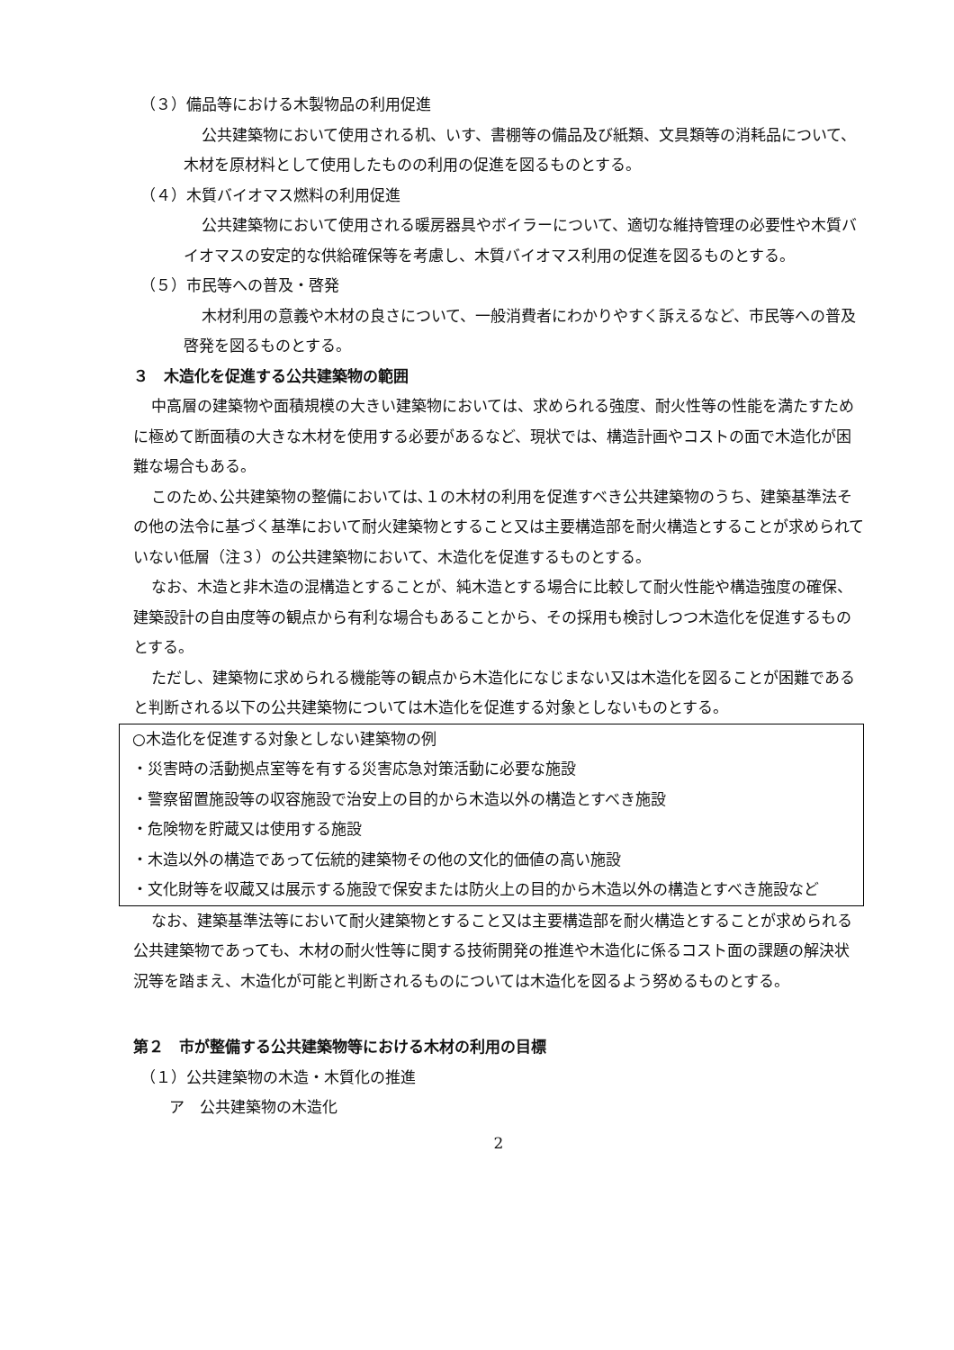（３）備品等における木製物品の利用促進
公共建築物において使用される机、いす、書棚等の備品及び紙類、文具類等の消耗品について、木材を原材料として使用したものの利用の促進を図るものとする。
（４）木質バイオマス燃料の利用促進
公共建築物において使用される暖房器具やボイラーについて、適切な維持管理の必要性や木質バイオマスの安定的な供給確保等を考慮し、木質バイオマス利用の促進を図るものとする。
（５）市民等への普及・啓発
木材利用の意義や木材の良さについて、一般消費者にわかりやすく訴えるなど、市民等への普及啓発を図るものとする。
３　木造化を促進する公共建築物の範囲
中高層の建築物や面積規模の大きい建築物においては、求められる強度、耐火性等の性能を満たすために極めて断面積の大きな木材を使用する必要があるなど、現状では、構造計画やコストの面で木造化が困難な場合もある。
このため､公共建築物の整備においては､１の木材の利用を促進すべき公共建築物のうち、建築基準法その他の法令に基づく基準において耐火建築物とすること又は主要構造部を耐火構造とすることが求められていない低層（注３）の公共建築物において、木造化を促進するものとする。
なお、木造と非木造の混構造とすることが、純木造とする場合に比較して耐火性能や構造強度の確保、建築設計の自由度等の観点から有利な場合もあることから、その採用も検討しつつ木造化を促進するものとする。
ただし、建築物に求められる機能等の観点から木造化になじまない又は木造化を図ることが困難であると判断される以下の公共建築物については木造化を促進する対象としないものとする。
○木造化を促進する対象としない建築物の例
・災害時の活動拠点室等を有する災害応急対策活動に必要な施設
・警察留置施設等の収容施設で治安上の目的から木造以外の構造とすべき施設
・危険物を貯蔵又は使用する施設
・木造以外の構造であって伝統的建築物その他の文化的価値の高い施設
・文化財等を収蔵又は展示する施設で保安または防火上の目的から木造以外の構造とすべき施設など
なお、建築基準法等において耐火建築物とすること又は主要構造部を耐火構造とすることが求められる公共建築物であっても、木材の耐火性等に関する技術開発の推進や木造化に係るコスト面の課題の解決状況等を踏まえ、木造化が可能と判断されるものについては木造化を図るよう努めるものとする。
第２　市が整備する公共建築物等における木材の利用の目標
（１）公共建築物の木造・木質化の推進
ア　公共建築物の木造化
2